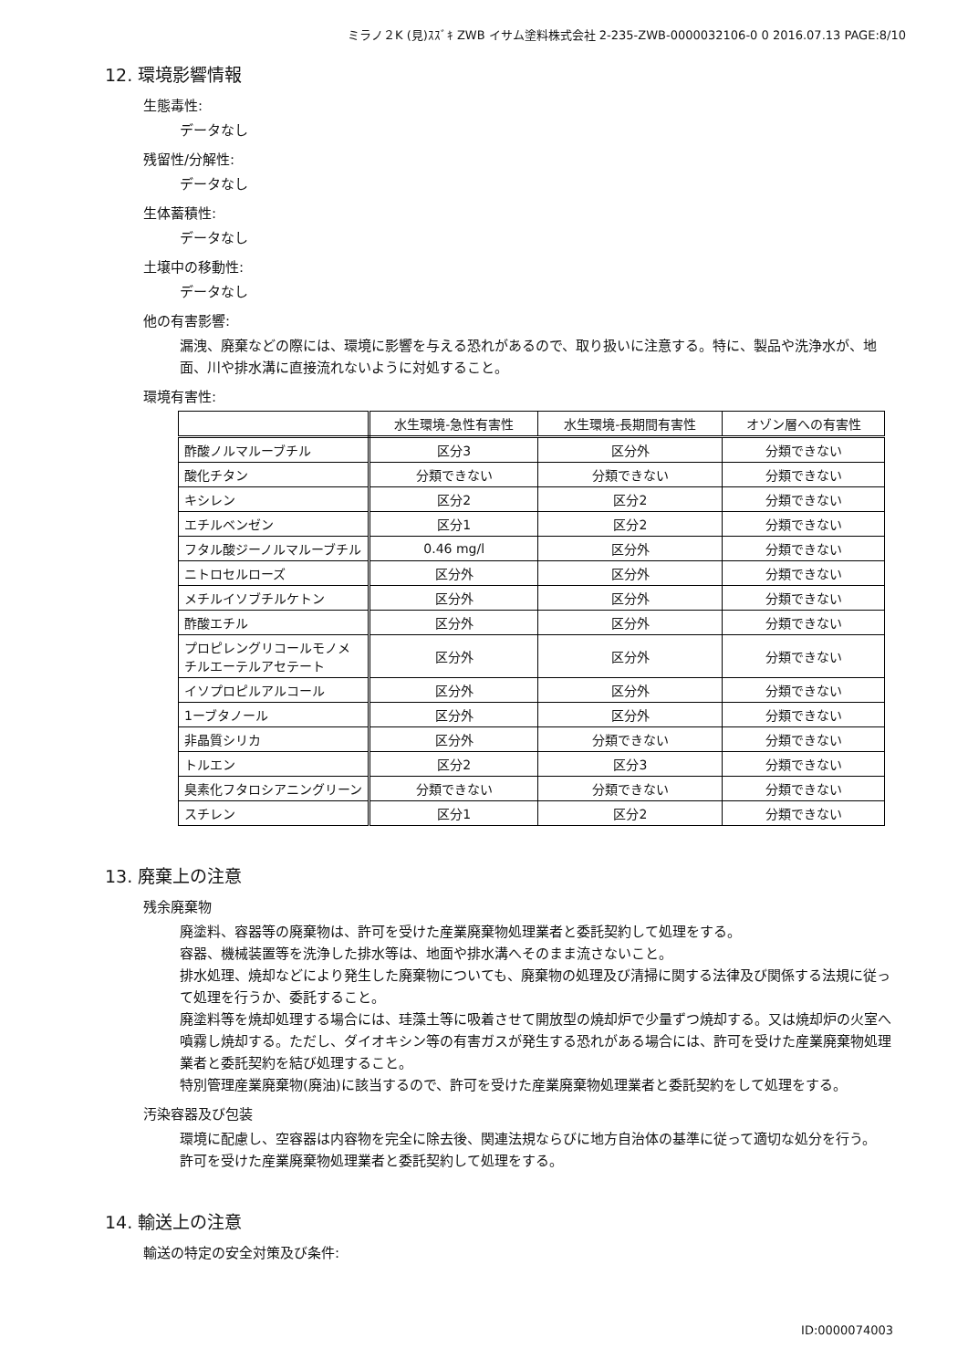ミラノ２K (見)ｽｽﾞｷ ZWB イサム塗料株式会社 2-235-ZWB-0000032106-0 0 2016.07.13 PAGE:8/10
12. 環境影響情報
生態毒性:
データなし
残留性/分解性:
データなし
生体蓄積性:
データなし
土壌中の移動性:
データなし
他の有害影響:
漏洩、廃棄などの際には、環境に影響を与える恐れがあるので、取り扱いに注意する。特に、製品や洗浄水が、地面、川や排水溝に直接流れないように対処すること。
環境有害性:
| | 水生環境-急性有害性 | 水生環境-長期間有害性 | オゾン層への有害性 |
| --- | --- | --- | --- |
| 酢酸ノルマルーブチル | 区分3 | 区分外 | 分類できない |
| 酸化チタン | 分類できない | 分類できない | 分類できない |
| キシレン | 区分2 | 区分2 | 分類できない |
| エチルベンゼン | 区分1 | 区分2 | 分類できない |
| フタル酸ジーノルマルーブチル | 0.46 mg/l | 区分外 | 分類できない |
| ニトロセルローズ | 区分外 | 区分外 | 分類できない |
| メチルイソブチルケトン | 区分外 | 区分外 | 分類できない |
| 酢酸エチル | 区分外 | 区分外 | 分類できない |
| プロピレングリコールモノメチルエーテルアセテート | 区分外 | 区分外 | 分類できない |
| イソプロピルアルコール | 区分外 | 区分外 | 分類できない |
| 1ーブタノール | 区分外 | 区分外 | 分類できない |
| 非晶質シリカ | 区分外 | 分類できない | 分類できない |
| トルエン | 区分2 | 区分3 | 分類できない |
| 臭素化フタロシアニングリーン | 分類できない | 分類できない | 分類できない |
| スチレン | 区分1 | 区分2 | 分類できない |
13. 廃棄上の注意
残余廃棄物
廃塗料、容器等の廃棄物は、許可を受けた産業廃棄物処理業者と委託契約して処理をする。
容器、機械装置等を洗浄した排水等は、地面や排水溝へそのまま流さないこと。
排水処理、焼却などにより発生した廃棄物についても、廃棄物の処理及び清掃に関する法律及び関係する法規に従って処理を行うか、委託すること。
廃塗料等を焼却処理する場合には、珪藻土等に吸着させて開放型の焼却炉で少量ずつ焼却する。又は焼却炉の火室へ噴霧し焼却する。ただし、ダイオキシン等の有害ガスが発生する恐れがある場合には、許可を受けた産業廃棄物処理業者と委託契約を結び処理すること。
特別管理産業廃棄物(廃油)に該当するので、許可を受けた産業廃棄物処理業者と委託契約をして処理をする。
汚染容器及び包装
環境に配慮し、空容器は内容物を完全に除去後、関連法規ならびに地方自治体の基準に従って適切な処分を行う。
許可を受けた産業廃棄物処理業者と委託契約して処理をする。
14. 輸送上の注意
輸送の特定の安全対策及び条件:
ID:0000074003